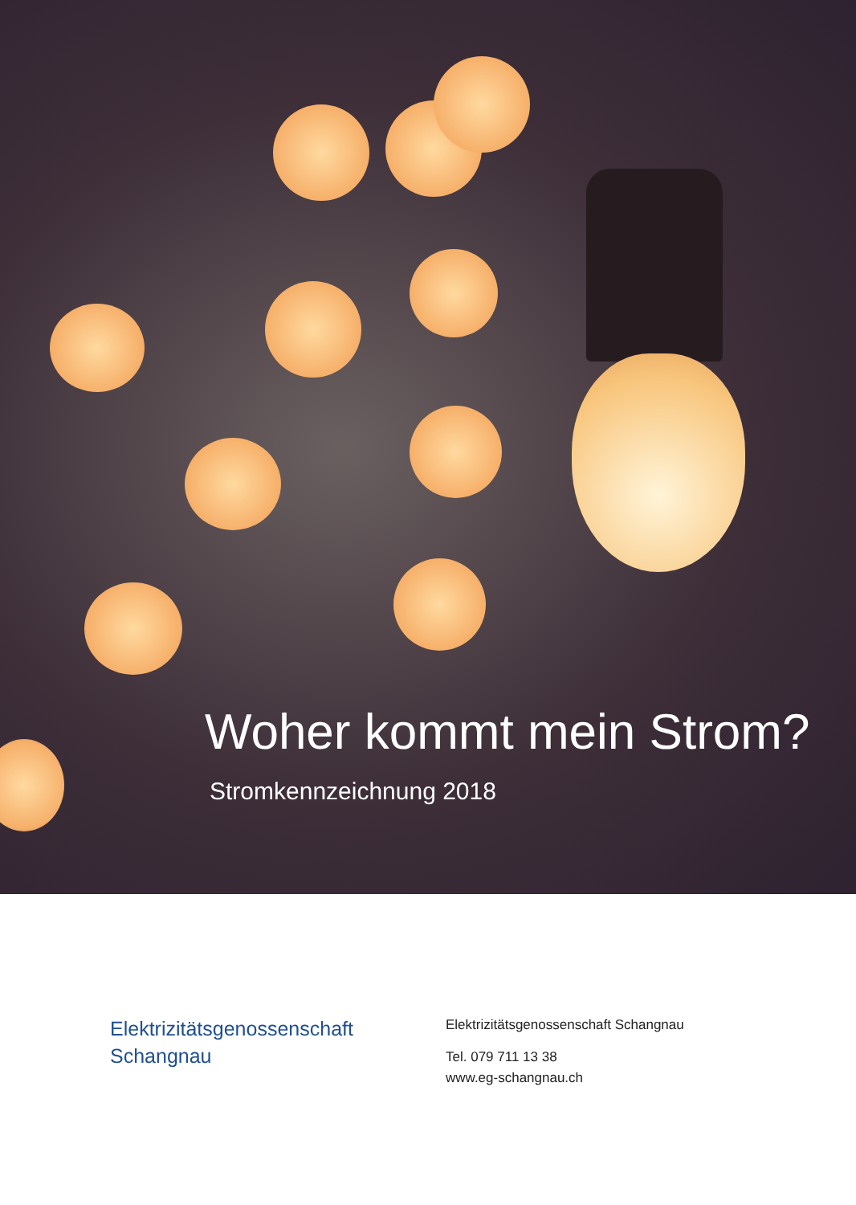Woher kommt mein Strom?
Stromkennzeichnung 2018
Elektrizitätsgenossenschaft
Schangnau
Elektrizitätsgenossenschaft Schangnau
Tel. 079 711 13 38
www.eg-schangnau.ch